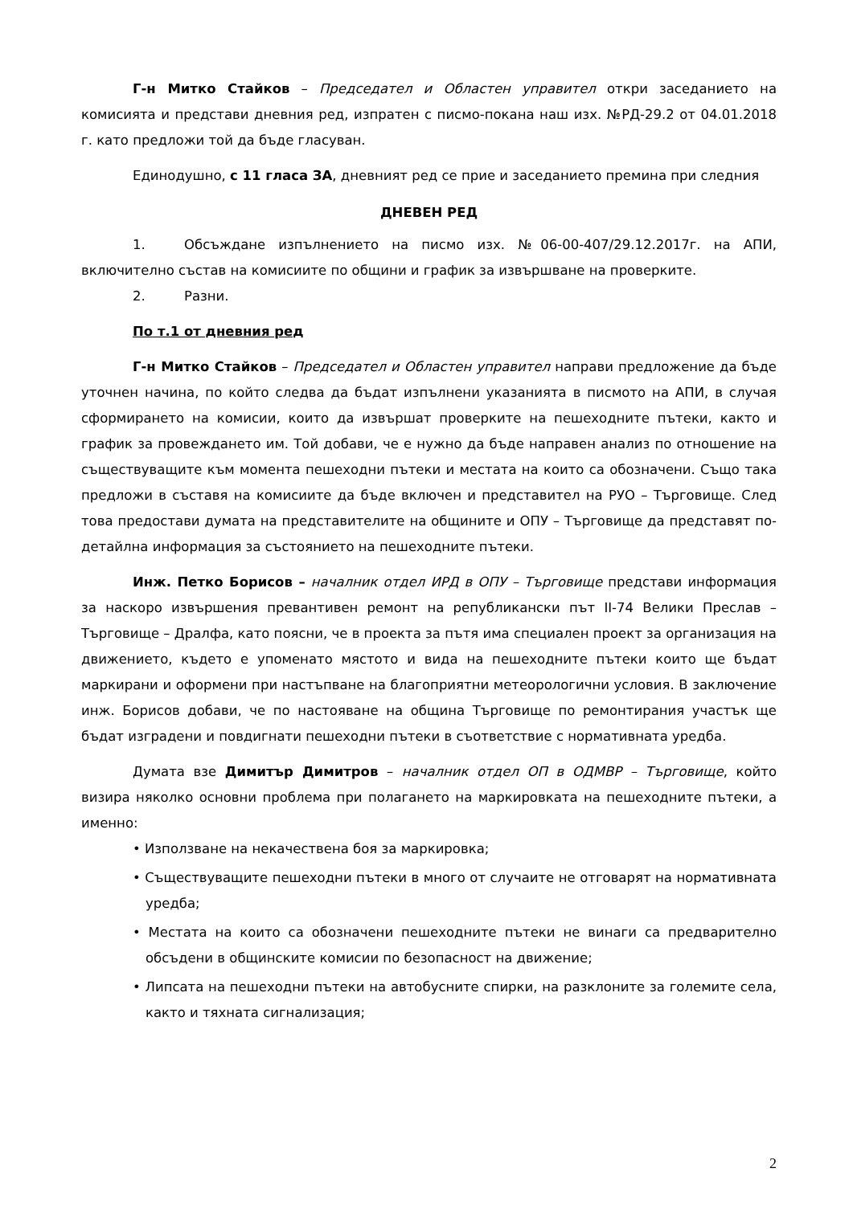Г-н Митко Стайков – Председател и Областен управител откри заседанието на комисията и представи дневния ред, изпратен с писмо-покана наш изх. №РД-29.2 от 04.01.2018 г. като предложи той да бъде гласуван.
Единодушно, с 11 гласа ЗА, дневният ред се прие и заседанието премина при следния
ДНЕВЕН РЕД
1. Обсъждане изпълнението на писмо изх. №06-00-407/29.12.2017г. на АПИ, включително състав на комисиите по общини и график за извършване на проверките.
2. Разни.
По т.1 от дневния ред
Г-н Митко Стайков – Председател и Областен управител направи предложение да бъде уточнен начина, по който следва да бъдат изпълнени указанията в писмото на АПИ, в случая сформирането на комисии, които да извършат проверките на пешеходните пътеки, както и график за провеждането им. Той добави, че е нужно да бъде направен анализ по отношение на съществуващите към момента пешеходни пътеки и местата на които са обозначени. Също така предложи в съставя на комисиите да бъде включен и представител на РУО – Търговище. След това предостави думата на представителите на общините и ОПУ – Търговище да представят по-детайлна информация за състоянието на пешеходните пътеки.
Инж. Петко Борисов – началник отдел ИРД в ОПУ – Търговище представи информация за наскоро извършения превантивен ремонт на републикански път II-74 Велики Преслав – Търговище – Дралфа, като поясни, че в проекта за пътя има специален проект за организация на движението, където е упоменато мястото и вида на пешеходните пътеки които ще бъдат маркирани и оформени при настъпване на благоприятни метеорологични условия. В заключение инж. Борисов добави, че по настояване на община Търговище по ремонтирания участък ще бъдат изградени и повдигнати пешеходни пътеки в съответствие с нормативната уредба.
Думата взе Димитър Димитров – началник отдел ОП в ОДМВР – Търговище, който визира няколко основни проблема при полагането на маркировката на пешеходните пътеки, а именно:
• Използване на некачествена боя за маркировка;
• Съществуващите пешеходни пътеки в много от случаите не отговарят на нормативната уредба;
• Местата на които са обозначени пешеходните пътеки не винаги са предварително обсъдени в общинските комисии по безопасност на движение;
• Липсата на пешеходни пътеки на автобусните спирки, на разклоните за големите села, както и тяхната сигнализация;
2